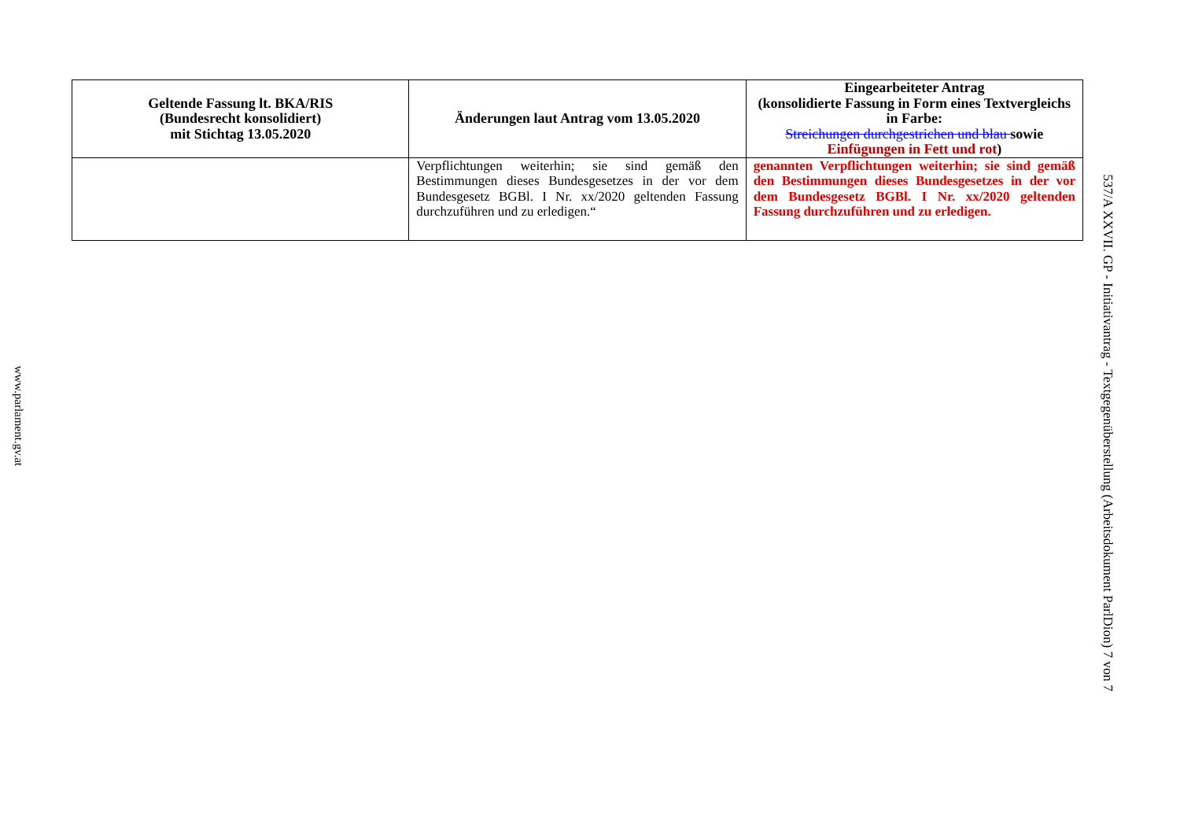| Geltende Fassung lt. BKA/RIS (Bundesrecht konsolidiert) mit Stichtag 13.05.2020 | Änderungen laut Antrag vom 13.05.2020 | Eingearbeiteter Antrag (konsolidierte Fassung in Form eines Textvergleichs in Farbe: Streichungen durchgestrichen und blau sowie Einfügungen in Fett und rot ) |
| --- | --- | --- |
| | Verpflichtungen weiterhin; sie sind gemäß den Bestimmungen dieses Bundesgesetzes in der vor dem Bundesgesetz BGBl. I Nr. xx/2020 geltenden Fassung durchzuführen und zu erledigen.“ | genannten Verpflichtungen weiterhin; sie sind gemäß den Bestimmungen dieses Bundesgesetzes in der vor dem Bundesgesetz BGBl. I Nr. xx/2020 geltenden Fassung durchzuführen und zu erledigen. |
www.parlament.gv.at
537/A XXVII. GP - Initiativantrag - Textgegenüberstellung (Arbeitsdokument ParlDion) 7 von 7